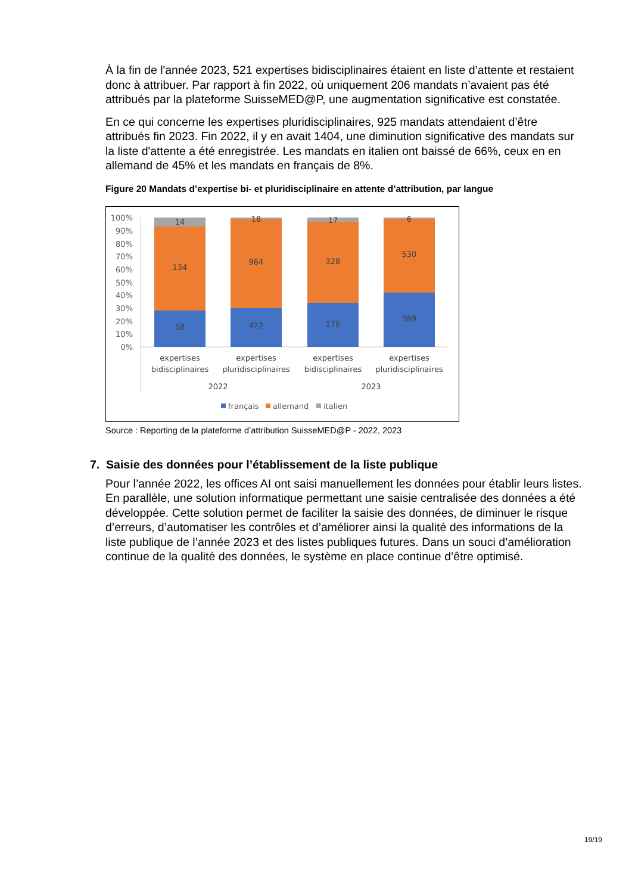À la fin de l'année 2023, 521 expertises bidisciplinaires étaient en liste d’attente et restaient donc à attribuer. Par rapport à fin 2022, où uniquement 206 mandats n’avaient pas été attribués par la plateforme SuisseMED@P, une augmentation significative est constatée.
En ce qui concerne les expertises pluridisciplinaires, 925 mandats attendaient d’être attribués fin 2023. Fin 2022, il y en avait 1404, une diminution significative des mandats sur la liste d'attente a été enregistrée. Les mandats en italien ont baissé de 66%, ceux en en allemand de 45% et les mandats en français de 8%.
Figure 20 Mandats d’expertise bi- et pluridisciplinaire en attente d’attribution, par langue
100%
90%
80%
70%
60%
50%
40%
30%
20%
10%
0%
14
134
58
18
964
422
17
328
176
6
530
389
expertises
bidisciplinaires
expertises
pluridisciplinaires
expertises
bidisciplinaires
expertises
pluridisciplinaires
2022
2023
français
allemand
italien
Source : Reporting de la plateforme d’attribution SuisseMED@P - 2022, 2023
7. Saisie des données pour l’établissement de la liste publique
Pour l’année 2022, les offices AI ont saisi manuellement les données pour établir leurs listes. En parallèle, une solution informatique permettant une saisie centralisée des données a été développée. Cette solution permet de faciliter la saisie des données, de diminuer le risque d’erreurs, d’automatiser les contrôles et d’améliorer ainsi la qualité des informations de la liste publique de l’année 2023 et des listes publiques futures. Dans un souci d’amélioration continue de la qualité des données, le système en place continue d’être optimisé.
19/19